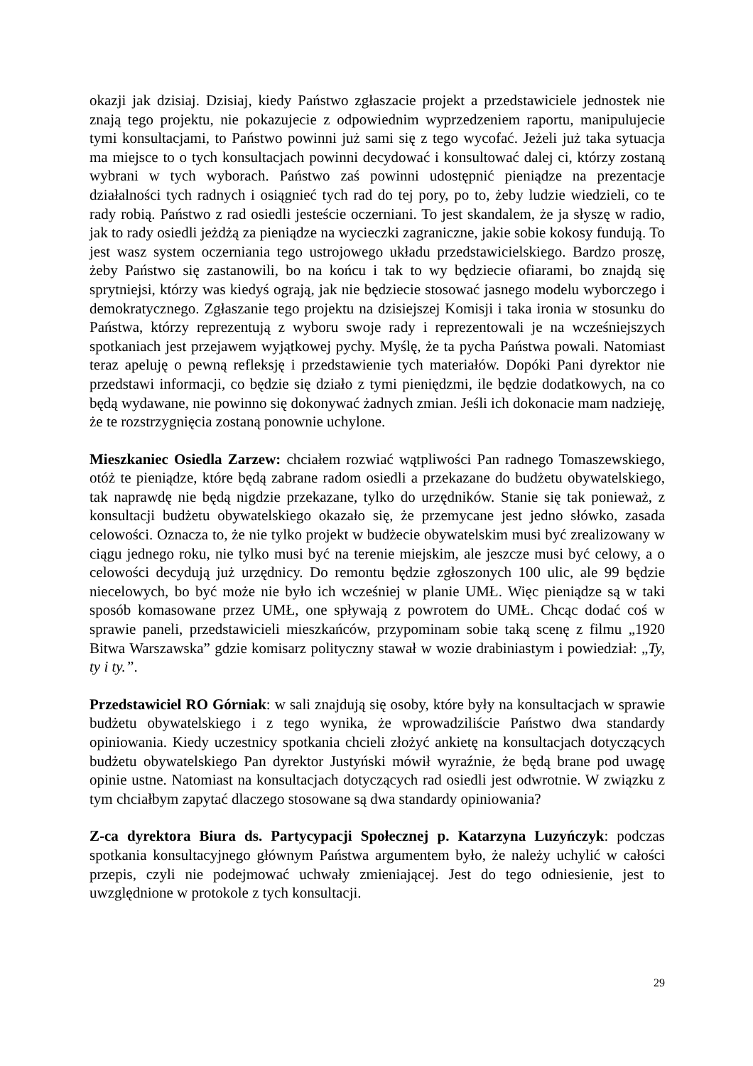okazji jak dzisiaj. Dzisiaj, kiedy Państwo zgłaszacie projekt a przedstawiciele jednostek nie znają tego projektu, nie pokazujecie z odpowiednim wyprzedzeniem raportu, manipulujecie tymi konsultacjami, to Państwo powinni już sami się z tego wycofać. Jeżeli już taka sytuacja ma miejsce to o tych konsultacjach powinni decydować i konsultować dalej ci, którzy zostaną wybrani w tych wyborach. Państwo zaś powinni udostępnić pieniądze na prezentacje działalności tych radnych i osiągnieć tych rad do tej pory, po to, żeby ludzie wiedzieli, co te rady robią. Państwo z rad osiedli jesteście oczerniani. To jest skandalem, że ja słyszę w radio, jak to rady osiedli jeżdżą za pieniądze na wycieczki zagraniczne, jakie sobie kokosy fundują. To jest wasz system oczerniania tego ustrojowego układu przedstawicielskiego. Bardzo proszę, żeby Państwo się zastanowili, bo na końcu i tak to wy będziecie ofiarami, bo znajdą się sprytniejsi, którzy was kiedyś ograją, jak nie będziecie stosować jasnego modelu wyborczego i demokratycznego. Zgłaszanie tego projektu na dzisiejszej Komisji i taka ironia w stosunku do Państwa, którzy reprezentują z wyboru swoje rady i reprezentowali je na wcześniejszych spotkaniach jest przejawem wyjątkowej pychy. Myślę, że ta pycha Państwa powali. Natomiast teraz apeluję o pewną refleksję i przedstawienie tych materiałów. Dopóki Pani dyrektor nie przedstawi informacji, co będzie się działo z tymi pieniędzmi, ile będzie dodatkowych, na co będą wydawane, nie powinno się dokonywać żadnych zmian. Jeśli ich dokonacie mam nadzieję, że te rozstrzygnięcia zostaną ponownie uchylone.
Mieszkaniec Osiedla Zarzew: chciałem rozwiać wątpliwości Pan radnego Tomaszewskiego, otóż te pieniądze, które będą zabrane radom osiedli a przekazane do budżetu obywatelskiego, tak naprawdę nie będą nigdzie przekazane, tylko do urzędników. Stanie się tak ponieważ, z konsultacji budżetu obywatelskiego okazało się, że przemycane jest jedno słówko, zasada celowości. Oznacza to, że nie tylko projekt w budżecie obywatelskim musi być zrealizowany w ciągu jednego roku, nie tylko musi być na terenie miejskim, ale jeszcze musi być celowy, a o celowości decydują już urzędnicy. Do remontu będzie zgłoszonych 100 ulic, ale 99 będzie niecelowych, bo być może nie było ich wcześniej w planie UMŁ. Więc pieniądze są w taki sposób komasowane przez UMŁ, one spływają z powrotem do UMŁ. Chcąc dodać coś w sprawie paneli, przedstawicieli mieszkańców, przypominam sobie taką scenę z filmu „1920 Bitwa Warszawska” gdzie komisarz polityczny stawał w wozie drabiniastym i powiedział: „Ty, ty i ty.”.
Przedstawiciel RO Górniak: w sali znajdują się osoby, które były na konsultacjach w sprawie budżetu obywatelskiego i z tego wynika, że wprowadziliście Państwo dwa standardy opiniowania. Kiedy uczestnicy spotkania chcieli złożyć ankietę na konsultacjach dotyczących budżetu obywatelskiego Pan dyrektor Justyński mówił wyraźnie, że będą brane pod uwagę opinie ustne. Natomiast na konsultacjach dotyczących rad osiedli jest odwrotnie. W związku z tym chciałbym zapytać dlaczego stosowane są dwa standardy opiniowania?
Z-ca dyrektora Biura ds. Partycypacji Społecznej p. Katarzyna Luzyńczyk: podczas spotkania konsultacyjnego głównym Państwa argumentem było, że należy uchylić w całości przepis, czyli nie podejmować uchwały zmieniającej. Jest do tego odniesienie, jest to uwzględnione w protokole z tych konsultacji.
29